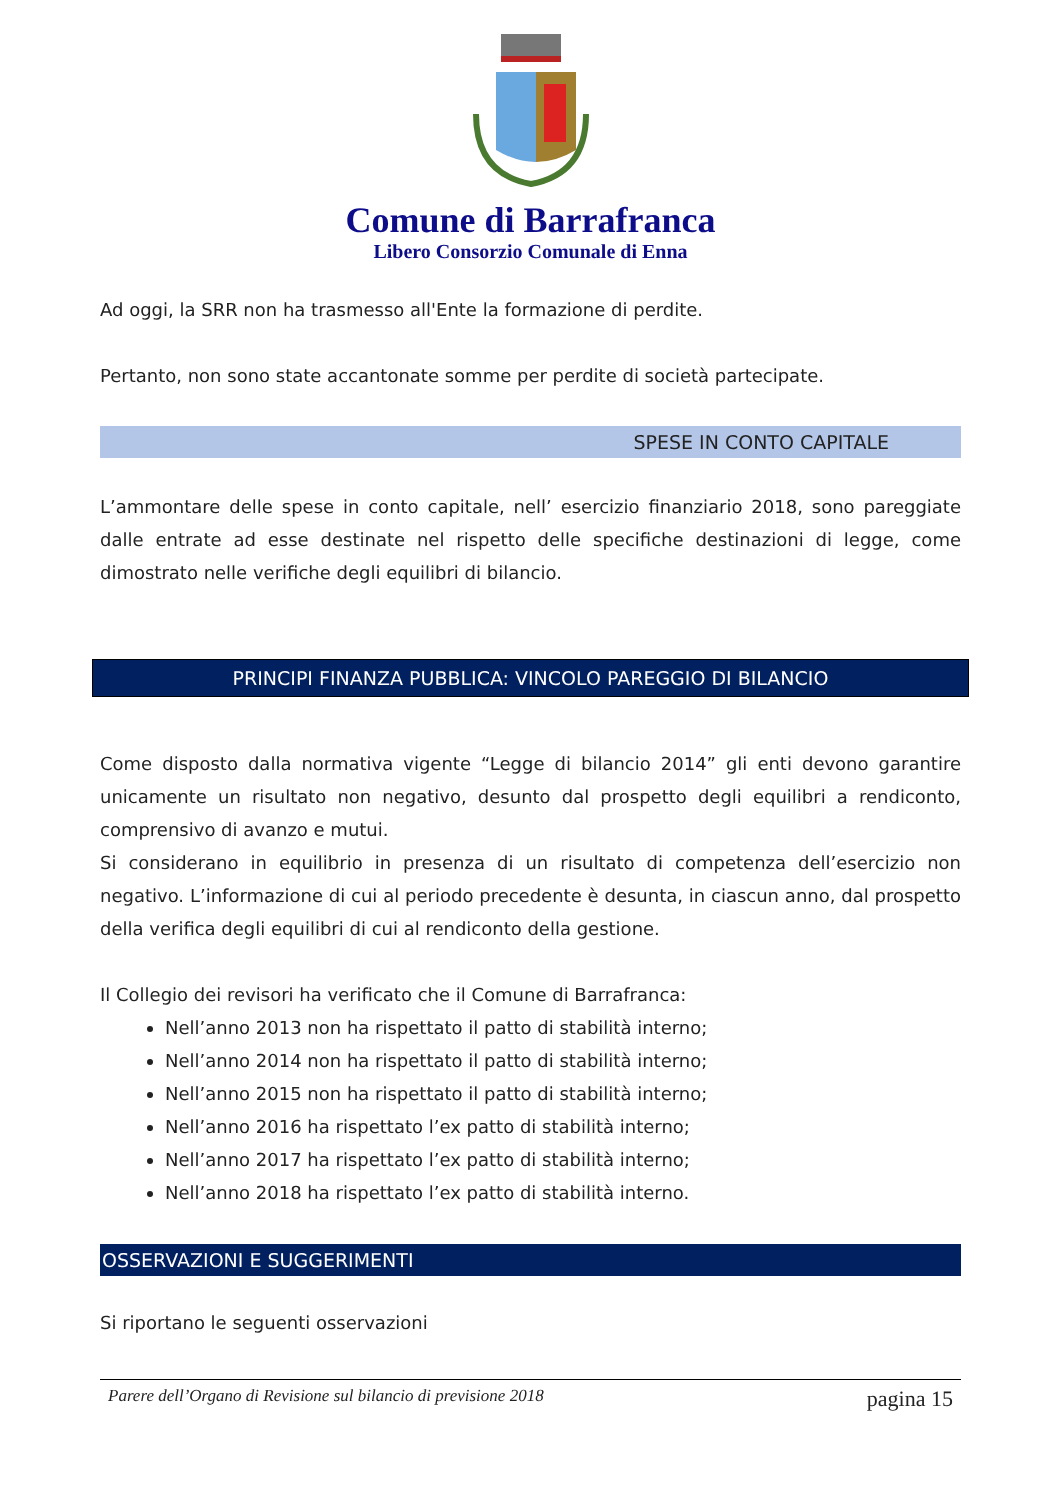Comune di Barrafranca
Libero Consorzio Comunale di Enna
Ad oggi, la SRR non ha trasmesso all'Ente la formazione di perdite.
Pertanto, non sono state accantonate somme per perdite di società partecipate.
SPESE IN CONTO CAPITALE
L’ammontare delle spese in conto capitale, nell’ esercizio finanziario 2018, sono pareggiate dalle entrate ad esse destinate nel rispetto delle specifiche destinazioni di legge, come dimostrato nelle verifiche degli equilibri di bilancio.
PRINCIPI FINANZA PUBBLICA: VINCOLO PAREGGIO DI BILANCIO
Come disposto dalla normativa vigente “Legge di bilancio 2014” gli enti devono garantire unicamente un risultato non negativo, desunto dal prospetto degli equilibri a rendiconto, comprensivo di avanzo e mutui.
Si considerano in equilibrio in presenza di un risultato di competenza dell’esercizio non negativo. L’informazione di cui al periodo precedente è desunta, in ciascun anno, dal prospetto della verifica degli equilibri di cui al rendiconto della gestione.
Il Collegio dei revisori ha verificato che il Comune di Barrafranca:
Nell’anno 2013 non ha rispettato il patto di stabilità interno;
Nell’anno 2014 non ha rispettato il patto di stabilità interno;
Nell’anno 2015 non ha rispettato il patto di stabilità interno;
Nell’anno 2016 ha rispettato l’ex patto di stabilità interno;
Nell’anno 2017 ha rispettato l’ex patto di stabilità interno;
Nell’anno 2018 ha rispettato l’ex patto di stabilità interno.
OSSERVAZIONI E SUGGERIMENTI
Si riportano le seguenti osservazioni
Parere dell’Organo di Revisione sul bilancio di previsione 2018 pagina 15